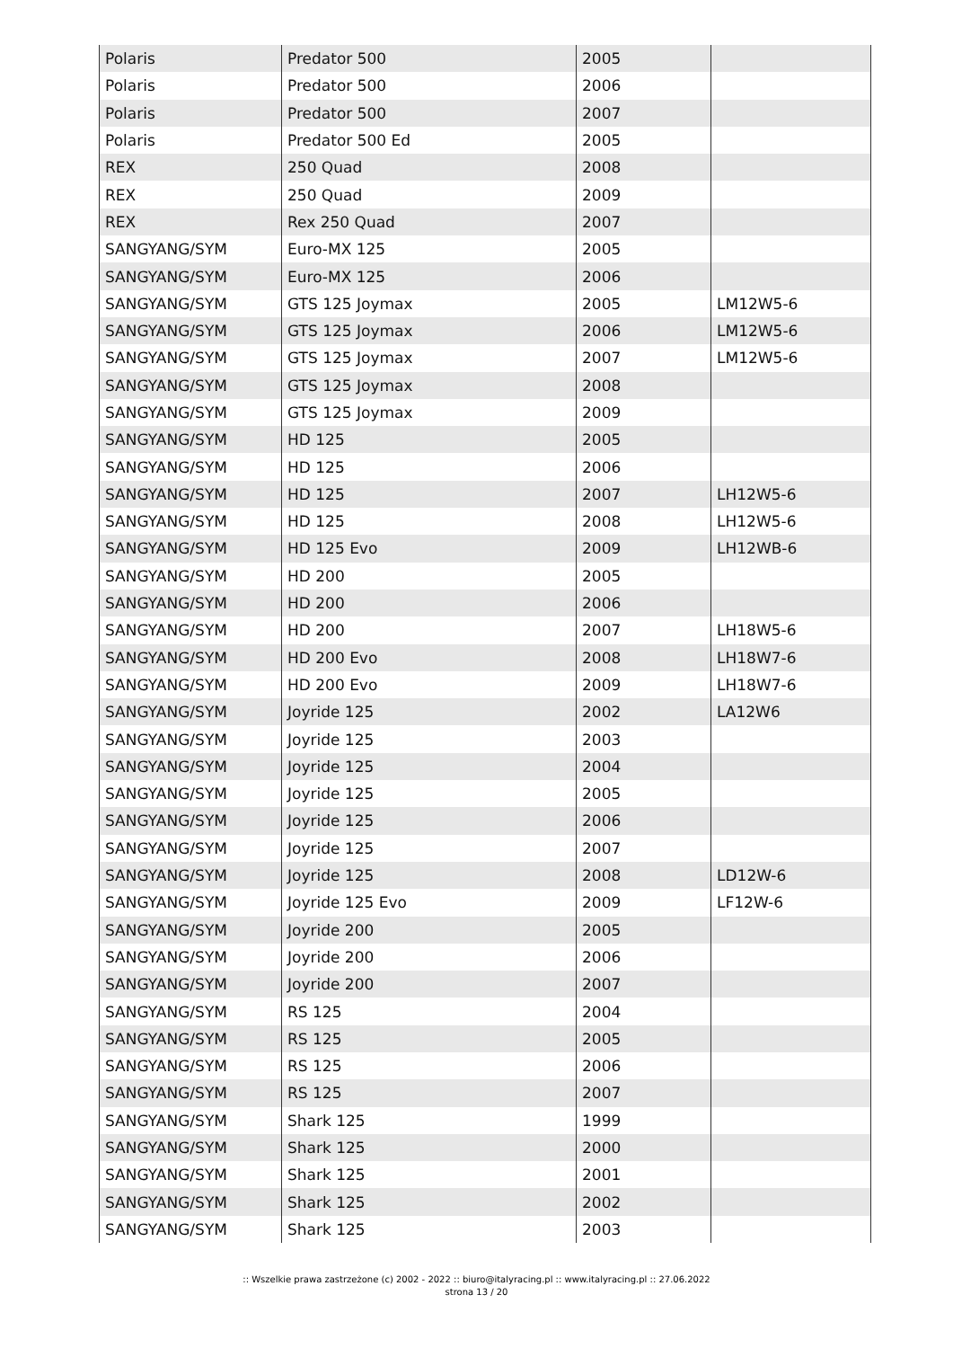| Polaris | Predator 500 | 2005 | |
| Polaris | Predator 500 | 2006 | |
| Polaris | Predator 500 | 2007 | |
| Polaris | Predator 500 Ed | 2005 | |
| REX | 250 Quad | 2008 | |
| REX | 250 Quad | 2009 | |
| REX | Rex 250 Quad | 2007 | |
| SANGYANG/SYM | Euro-MX 125 | 2005 | |
| SANGYANG/SYM | Euro-MX 125 | 2006 | |
| SANGYANG/SYM | GTS 125 Joymax | 2005 | LM12W5-6 |
| SANGYANG/SYM | GTS 125 Joymax | 2006 | LM12W5-6 |
| SANGYANG/SYM | GTS 125 Joymax | 2007 | LM12W5-6 |
| SANGYANG/SYM | GTS 125 Joymax | 2008 | |
| SANGYANG/SYM | GTS 125 Joymax | 2009 | |
| SANGYANG/SYM | HD 125 | 2005 | |
| SANGYANG/SYM | HD 125 | 2006 | |
| SANGYANG/SYM | HD 125 | 2007 | LH12W5-6 |
| SANGYANG/SYM | HD 125 | 2008 | LH12W5-6 |
| SANGYANG/SYM | HD 125 Evo | 2009 | LH12WB-6 |
| SANGYANG/SYM | HD 200 | 2005 | |
| SANGYANG/SYM | HD 200 | 2006 | |
| SANGYANG/SYM | HD 200 | 2007 | LH18W5-6 |
| SANGYANG/SYM | HD 200 Evo | 2008 | LH18W7-6 |
| SANGYANG/SYM | HD 200 Evo | 2009 | LH18W7-6 |
| SANGYANG/SYM | Joyride 125 | 2002 | LA12W6 |
| SANGYANG/SYM | Joyride 125 | 2003 | |
| SANGYANG/SYM | Joyride 125 | 2004 | |
| SANGYANG/SYM | Joyride 125 | 2005 | |
| SANGYANG/SYM | Joyride 125 | 2006 | |
| SANGYANG/SYM | Joyride 125 | 2007 | |
| SANGYANG/SYM | Joyride 125 | 2008 | LD12W-6 |
| SANGYANG/SYM | Joyride 125 Evo | 2009 | LF12W-6 |
| SANGYANG/SYM | Joyride 200 | 2005 | |
| SANGYANG/SYM | Joyride 200 | 2006 | |
| SANGYANG/SYM | Joyride 200 | 2007 | |
| SANGYANG/SYM | RS 125 | 2004 | |
| SANGYANG/SYM | RS 125 | 2005 | |
| SANGYANG/SYM | RS 125 | 2006 | |
| SANGYANG/SYM | RS 125 | 2007 | |
| SANGYANG/SYM | Shark 125 | 1999 | |
| SANGYANG/SYM | Shark 125 | 2000 | |
| SANGYANG/SYM | Shark 125 | 2001 | |
| SANGYANG/SYM | Shark 125 | 2002 | |
| SANGYANG/SYM | Shark 125 | 2003 | |
:: Wszelkie prawa zastrzeżone (c) 2002 - 2022 :: biuro@italyracing.pl :: www.italyracing.pl :: 27.06.2022
strona 13 / 20